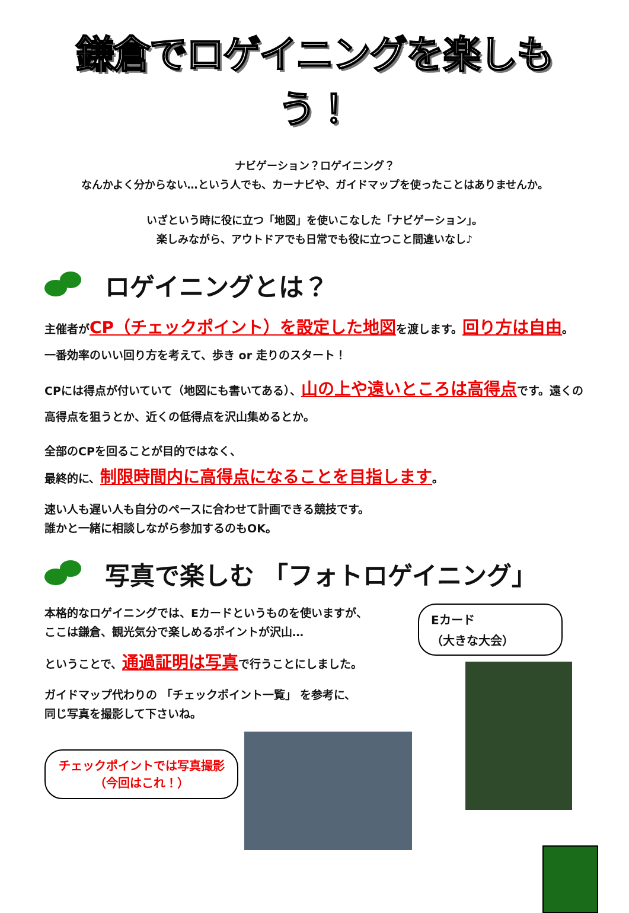鎌倉でロゲイニングを楽しもう！
ナビゲーション？ロゲイニング？
なんかよく分からない…という人でも、カーナビや、ガイドマップを使ったことはありませんか。
いざという時に役に立つ「地図」を使いこなした「ナビゲーション」。
楽しみながら、アウトドアでも日常でも役に立つこと間違いなし♪
ロゲイニングとは？
主催者がCP（チェックポイント）を設定した地図を渡します。回り方は自由。
一番効率のいい回り方を考えて、歩き or 走りのスタート！
CPには得点が付いていて（地図にも書いてある）、山の上や遠いところは高得点です。遠くの高得点を狙うとか、近くの低得点を沢山集めるとか。
全部のCPを回ることが目的ではなく、
最終的に、制限時間内に高得点になることを目指します。
速い人も遅い人も自分のペースに合わせて計画できる競技です。
誰かと一緒に相談しながら参加するのもOK。
写真で楽しむ 「フォトロゲイニング」
本格的なロゲイニングでは、Eカードというものを使いますが、
ここは鎌倉、観光気分で楽しめるポイントが沢山…
ということで、通過証明は写真で行うことにしました。
ガイドマップ代わりの 「チェックポイント一覧」 を参考に、
同じ写真を撮影して下さいね。
チェックポイントでは写真撮影
（今回はこれ！）
Eカード
（大きな大会）